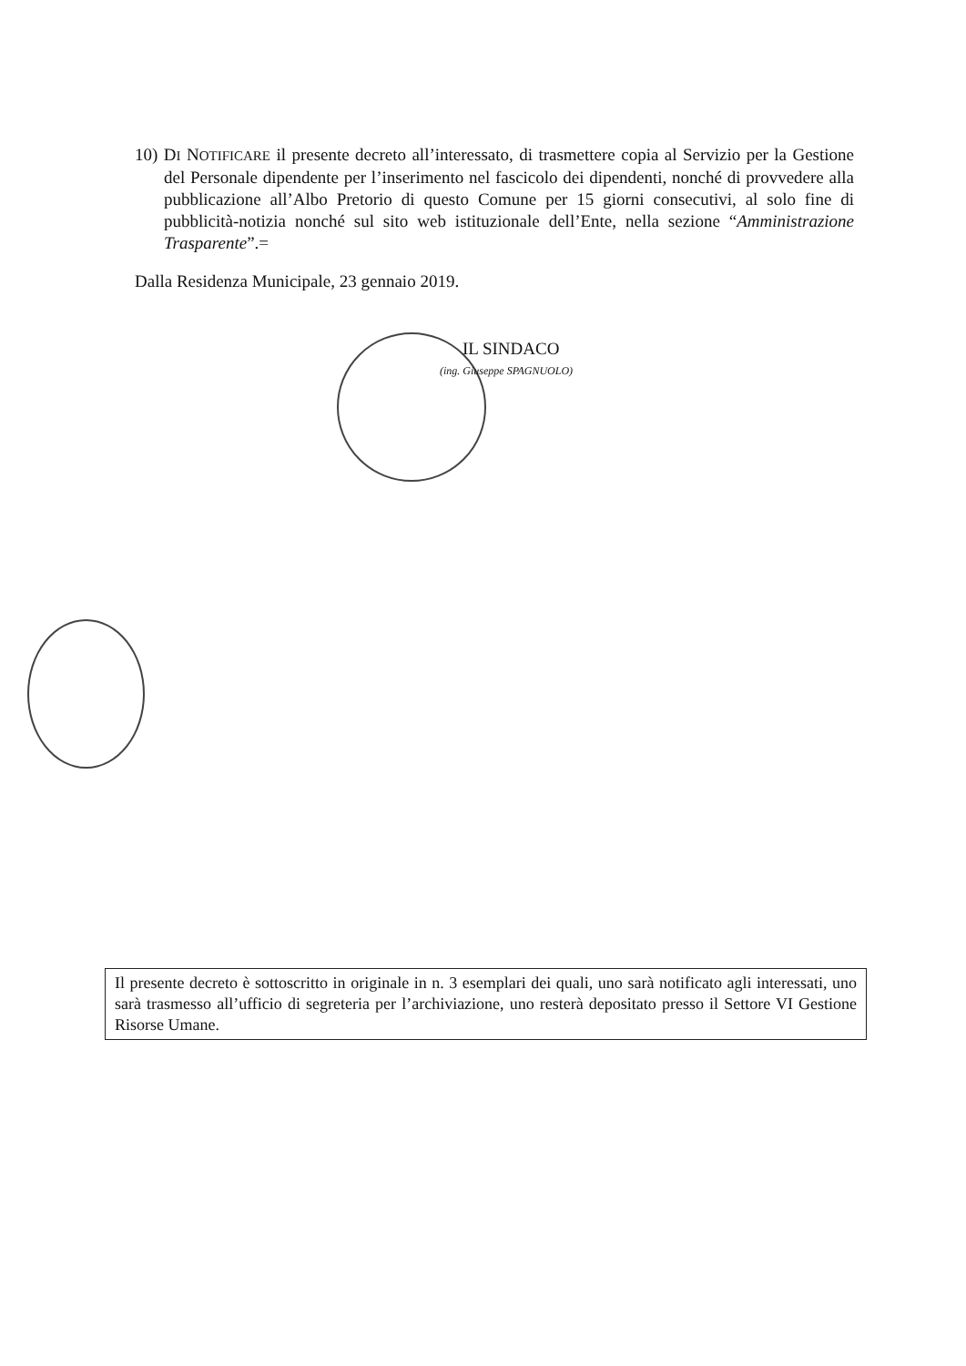10) DI NOTIFICARE il presente decreto all’interessato, di trasmettere copia al Servizio per la Gestione del Personale dipendente per l’inserimento nel fascicolo dei dipendenti, nonché di provvedere alla pubblicazione all’Albo Pretorio di questo Comune per 15 giorni consecutivi, al solo fine di pubblicità-notizia nonché sul sito web istituzionale dell’Ente, nella sezione “Amministrazione Trasparente”.=
Dalla Residenza Municipale, 23 gennaio 2019.
IL SINDACO
(ing. Giuseppe SPAGNUOLO)
Il presente decreto è sottoscritto in originale in n. 3 esemplari dei quali, uno sarà notificato agli interessati, uno sarà trasmesso all’ufficio di segreteria per l’archiviazione, uno resterà depositato presso il Settore VI Gestione Risorse Umane.